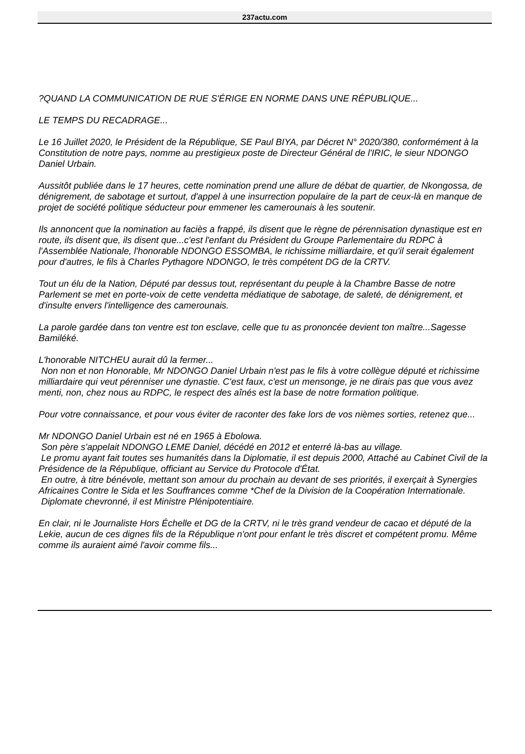237actu.com
?QUAND LA COMMUNICATION DE RUE S'ÉRIGE EN NORME DANS UNE RÉPUBLIQUE...
LE TEMPS DU RECADRAGE...
Le 16 Juillet 2020, le Président de la République, SE Paul BIYA, par Décret N° 2020/380, conformément à la Constitution de notre pays, nomme au prestigieux poste de Directeur Général de l'IRIC, le sieur NDONGO Daniel Urbain.
Aussitôt publiée dans le 17 heures, cette nomination prend une allure de débat de quartier, de Nkongossa, de dénigrement, de sabotage et surtout, d'appel à une insurrection populaire de la part de ceux-là en manque de projet de société politique séducteur pour emmener les camerounais à les soutenir.
Ils annoncent que la nomination au faciès a frappé, ils disent que le règne de pérennisation dynastique est en route, ils disent que, ils disent que...c'est l'enfant du Président du Groupe Parlementaire du RDPC à l'Assemblée Nationale, l'honorable NDONGO ESSOMBA, le richissime milliardaire, et qu'il serait également pour d'autres, le fils à Charles Pythagore NDONGO, le très compétent DG de la CRTV.
Tout un élu de la Nation, Député par dessus tout, représentant du peuple à la Chambre Basse de notre Parlement se met en porte-voix de cette vendetta médiatique de sabotage, de saleté, de dénigrement, et d'insulte envers l'intelligence des camerounais.
La parole gardée dans ton ventre est ton esclave, celle que tu as prononcée devient ton maître...Sagesse Bamiléké.
L'honorable NITCHEU aurait dû la fermer...
Non non et non Honorable, Mr NDONGO Daniel Urbain n'est pas le fils à votre collègue député et richissime milliardaire qui veut pérenniser une dynastie. C'est faux, c'est un mensonge, je ne dirais pas que vous avez menti, non, chez nous au RDPC, le respect des aînés est la base de notre formation politique.
Pour votre connaissance, et pour vous éviter de raconter des fake lors de vos nièmes sorties, retenez que...
Mr NDONGO Daniel Urbain est né en 1965 à Ebolowa.
Son père s'appelait NDONGO LEME Daniel, décédé en 2012 et enterré là-bas au village.
Le promu ayant fait toutes ses humanités dans la Diplomatie, il est depuis 2000, Attaché au Cabinet Civil de la Présidence de la République, officiant au Service du Protocole d'État.
En outre, à titre bénévole, mettant son amour du prochain au devant de ses priorités, il exerçait à Synergies Africaines Contre le Sida et les Souffrances comme *Chef de la Division de la Coopération Internationale.
Diplomate chevronné, il est Ministre Plénipotentiaire.
En clair, ni le Journaliste Hors Échelle et DG de la CRTV, ni le très grand vendeur de cacao et député de la Lekie, aucun de ces dignes fils de la République n'ont pour enfant le très discret et compétent promu. Même comme ils auraient aimé l'avoir comme fils...